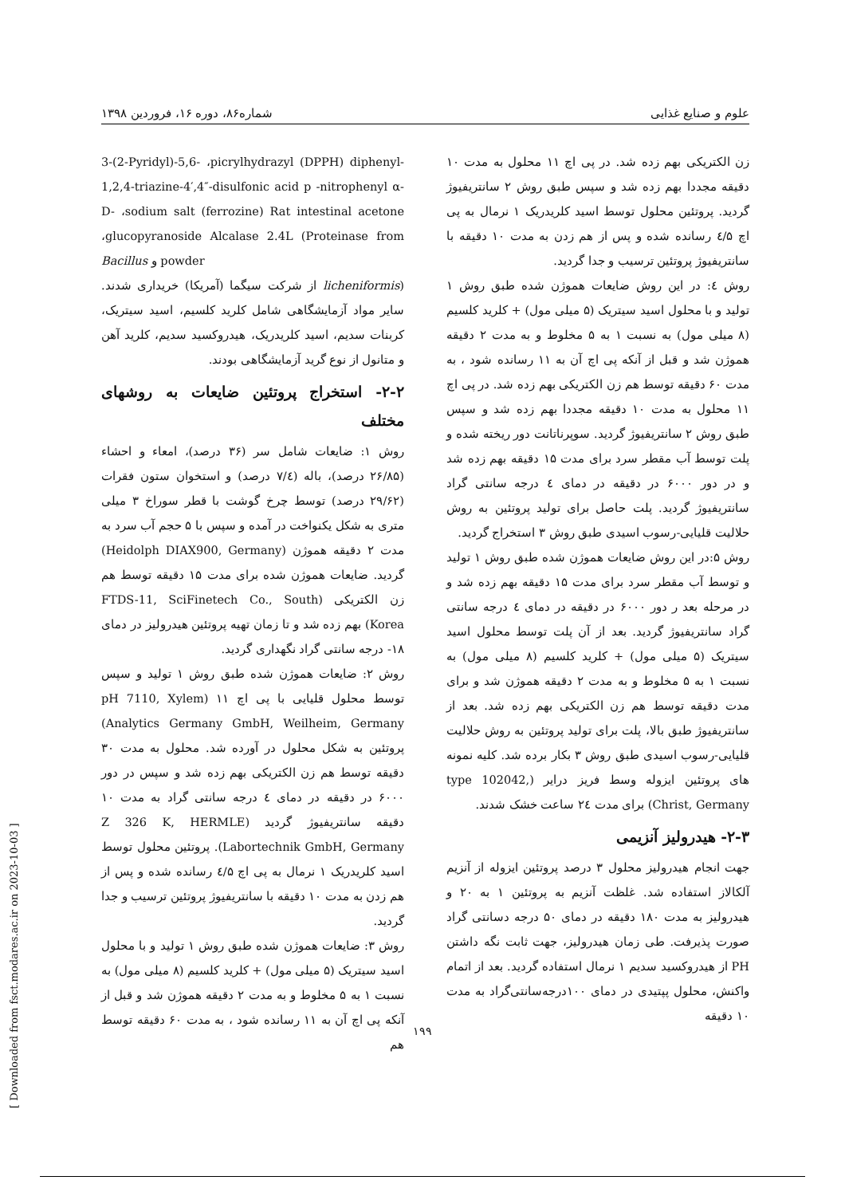علوم و صنایع غذایی شماره۸۶، دوره ۱۶، فروردین ۱۳۹۸
3-(2-Pyridyl)-5,6- ،picrylhydrazyl (DPPH) diphenyl-1,2,4-triazine-4′,4″-disulfonic acid p -nitrophenyl α-D- ،sodium salt (ferrozine) Rat intestinal acetone ،glucopyranoside Alcalase 2.4L (Proteinase from Bacillus و powder
(licheniformis از شرکت سیگما (آمریکا) خریداری شدند. سایر مواد آزمایشگاهی شامل کلرید کلسیم، اسید سیتریک، کربنات سدیم، اسید کلریدریک، هیدروکسید سدیم، کلرید آهن و متانول از نوع گرید آزمایشگاهی بودند.
۲-۲- استخراج پروتئین ضایعات به روشهای مختلف
روش ۱: ضایعات شامل سر (۳۶ درصد)، امعاء و احشاء (۲۶/۸۵ درصد)، باله (۷/٤ درصد) و استخوان ستون فقرات (۲۹/۶۲ درصد) توسط چرخ گوشت با قطر سوراخ ۳ میلی متری به شکل یکنواخت در آمده و سپس با ۵ حجم آب سرد به مدت ۲ دقیقه هموژن (Heidolph DIAX900, Germany) گردید. ضایعات هموژن شده برای مدت ۱۵ دقیقه توسط هم زن الکتریکی (FTDS-11, SciFinetech Co., South Korea) بهم زده شد و تا زمان تهیه پروتئین هیدرولیز در دمای ۱۸- درجه سانتی گراد نگهداری گردید.
روش ۲: ضایعات هموژن شده طبق روش ۱ تولید و سپس توسط محلول قلیایی با پی اچ ۱۱ (pH 7110, Xylem Analytics Germany GmbH, Weilheim, Germany) پروتئین به شکل محلول در آورده شد. محلول به مدت ۳۰ دقیقه توسط هم زن الکتریکی بهم زده شد و سپس در دور ۶۰۰۰ در دقیقه در دمای ٤ درجه سانتی گراد به مدت ۱۰ دقیقه سانتریفیوژ گردید (Z 326 K, HERMLE Labortechnik GmbH, Germany). پروتئین محلول توسط اسید کلریدریک ۱ نرمال به پی اچ ٤/۵ رسانده شده و پس از هم زدن به مدت ۱۰ دقیقه با سانتریفیوژ پروتئین ترسیب و جدا گردید.
روش ۳: ضایعات هموژن شده طبق روش ۱ تولید و با محلول اسید سیتریک (۵ میلی مول) + کلرید کلسیم (۸ میلی مول) به نسبت ۱ به ۵ مخلوط و به مدت ۲ دقیقه هموژن شد و قبل از آنکه پی اچ آن به ۱۱ رسانده شود ، به مدت ۶۰ دقیقه توسط هم
زن الکتریکی بهم زده شد. در پی اچ ۱۱ محلول به مدت ۱۰ دقیقه مجددا بهم زده شد و سپس طبق روش ۲ سانتریفیوژ گردید. پروتئین محلول توسط اسید کلریدریک ۱ نرمال به پی اچ ٤/۵ رسانده شده و پس از هم زدن به مدت ۱۰ دقیقه با سانتریفیوژ پروتئین ترسیب و جدا گردید.
روش ٤: در این روش ضایعات هموژن شده طبق روش ۱ تولید و با محلول اسید سیتریک (۵ میلی مول) + کلرید کلسیم (۸ میلی مول) به نسبت ۱ به ۵ مخلوط و به مدت ۲ دقیقه هموژن شد و قبل از آنکه پی اچ آن به ۱۱ رسانده شود ، به مدت ۶۰ دقیقه توسط هم زن الکتریکی بهم زده شد. در پی اچ ۱۱ محلول به مدت ۱۰ دقیقه مجددا بهم زده شد و سپس طبق روش ۲ سانتریفیوژ گردید. سوپرناتانت دور ریخته شده و پلت توسط آب مقطر سرد برای مدت ۱۵ دقیقه بهم زده شد و در دور ۶۰۰۰ در دقیقه در دمای ٤ درجه سانتی گراد سانتریفیوژ گردید. پلت حاصل برای تولید پروتئین به روش حلالیت قلیایی-رسوب اسیدی طبق روش ۳ استخراج گردید.
روش ۵:در این روش ضایعات هموژن شده طبق روش ۱ تولید و توسط آب مقطر سرد برای مدت ۱۵ دقیقه بهم زده شد و در مرحله بعد ر دور ۶۰۰۰ در دقیقه در دمای ٤ درجه سانتی گراد سانتریفیوژ گردید. بعد از آن پلت توسط محلول اسید سیتریک (۵ میلی مول) + کلرید کلسیم (۸ میلی مول) به نسبت ۱ به ۵ مخلوط و به مدت ۲ دقیقه هموژن شد و برای مدت دقیقه توسط هم زن الکتریکی بهم زده شد. بعد از سانتریفیوژ طبق بالا، پلت برای تولید پروتئین به روش حلالیت قلیایی-رسوب اسیدی طبق روش ۳ بکار برده شد. کلیه نمونه های پروتئین ایزوله وسط فریز درایر (type 102042, Christ, Germany) برای مدت ۲٤ ساعت خشک شدند.
۲-۳- هیدرولیز آنزیمی
جهت انجام هیدرولیز محلول ۳ درصد پروتئین ایزوله از آنزیم آلکالاز استفاده شد. غلظت آنزیم به پروتئین ۱ به ۲۰ و هیدرولیز به مدت ۱۸۰ دقیقه در دمای ۵۰ درجه دسانتی گراد صورت پذیرفت. طی زمان هیدرولیز، جهت ثابت نگه داشتن PH از هیدروکسید سدیم ۱ نرمال استفاده گردید. بعد از اتمام واکنش، محلول پپتیدی در دمای ۱۰۰درجه‌سانتی‌گراد به مدت ۱۰ دقیقه
۱۹۹
[ Downloaded from fsct.modares.ac.ir on 2023-10-03 ]